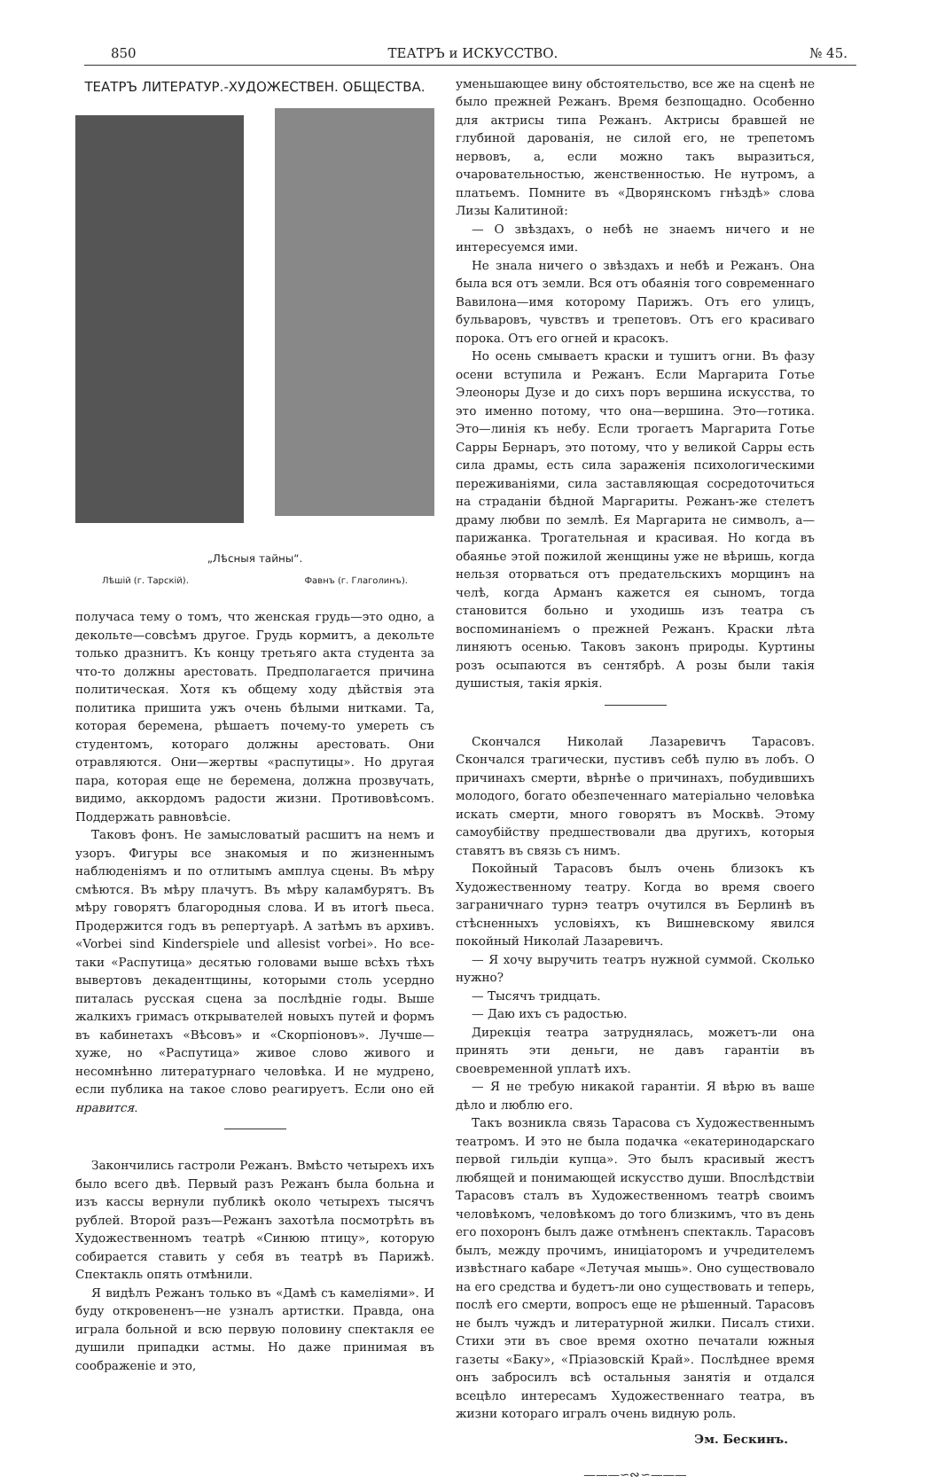850 ТЕАТРЪ и ИСКУССТВО. № 45.
ТЕАТРЪ ЛИТЕРАТУР.-ХУДОЖЕСТВЕН. ОБЩЕСТВА.
„Лѣсныя тайны“.
Лѣшій (г. Тарскій). Фавнъ (г. Глаголинъ).
получаса тему о томъ, что женская грудь—это одно, а декольте—совсѣмъ другое. Грудь кормитъ, а декольте только дразнитъ. Къ концу третьяго акта студента за что-то должны арестовать. Предполагается причина политическая. Хотя къ общему ходу дѣйствія эта политика пришита ужъ очень бѣлыми нитками. Та, которая беремена, рѣшаетъ почему-то умереть съ студентомъ, котораго должны арестовать. Они отравляются. Они—жертвы «распутицы». Но другая пара, которая еще не беремена, должна прозвучать, видимо, аккордомъ радости жизни. Противовѣсомъ. Поддержать равновѣсіе.
Таковъ фонъ. Не замысловатый расшитъ на немъ и узоръ. Фигуры все знакомыя и по жизненнымъ наблюденіямъ и по отлитымъ амплуа сцены. Въ мѣру смѣются. Въ мѣру плачутъ. Въ мѣру каламбурятъ. Въ мѣру говорятъ благородныя слова. И въ итогѣ пьеса. Продержится годъ въ репертуарѣ. А затѣмъ въ архивъ. «Vorbei sind Kinderspiele und allesist vorbei». Но все-таки «Распутица» десятью головами выше всѣхъ тѣхъ вывертовъ декадентщины, которыми столь усердно питалась русская сцена за послѣдніе годы. Выше жалкихъ гримасъ открывателей новыхъ путей и формъ въ кабинетахъ «Вѣсовъ» и «Скорпіоновъ». Лучше—хуже, но «Распутица» живое слово живого и несомнѣнно литературнаго человѣка. И не мудрено, если публика на такое слово реагируетъ. Если оно ей нравится.
Закончились гастроли Режанъ. Вмѣсто четырехъ ихъ было всего двѣ. Первый разъ Режанъ была больна и изъ кассы вернули публикѣ около четырехъ тысячъ рублей. Второй разъ—Режанъ захотѣла посмотрѣть въ Художественномъ театрѣ «Синюю птицу», которую собирается ставить у себя въ театрѣ въ Парижѣ. Спектакль опять отмѣнили.
Я видѣлъ Режанъ только въ «Дамѣ съ камеліями». И буду откровененъ—не узналъ артистки. Правда, она играла больной и всю первую половину спектакля ее душили припадки астмы. Но даже принимая въ соображеніе и это,
уменьшающее вину обстоятельство, все же на сценѣ не было прежней Режанъ. Время безпощадно. Особенно для актрисы типа Режанъ. Актрисы бравшей не глубиной дарованія, не силой его, не трепетомъ нервовъ, а, если можно такъ выразиться, очаровательностью, женственностью. Не нутромъ, а платьемъ. Помните въ «Дворянскомъ гнѣздѣ» слова Лизы Калитиной:
— О звѣздахъ, о небѣ не знаемъ ничего и не интересуемся ими.
Не знала ничего о звѣздахъ и небѣ и Режанъ. Она была вся отъ земли. Вся отъ обаянія того современнаго Вавилона—имя которому Парижъ. Отъ его улицъ, бульваровъ, чувствъ и трепетовъ. Отъ его красиваго порока. Отъ его огней и красокъ.
Но осень смываетъ краски и тушитъ огни. Въ фазу осени вступила и Режанъ. Если Маргарита Готье Элеоноры Дузе и до сихъ поръ вершина искусства, то это именно потому, что она—вершина. Это—готика. Это—линія къ небу. Если трогаетъ Маргарита Готье Сарры Бернаръ, это потому, что у великой Сарры есть сила драмы, есть сила зараженія психологическими переживаніями, сила заставляющая сосредоточиться на страданіи бѣдной Маргариты. Режанъ-же стелетъ драму любви по землѣ. Ея Маргарита не символъ, а—парижанка. Трогательная и красивая. Но когда въ обаянье этой пожилой женщины уже не вѣришь, когда нельзя оторваться отъ предательскихъ морщинъ на челѣ, когда Арманъ кажется ея сыномъ, тогда становится больно и уходишь изъ театра съ воспоминаніемъ о прежней Режанъ. Краски лѣта линяютъ осенью. Таковъ законъ природы. Куртины розъ осыпаются въ сентябрѣ. А розы были такія душистыя, такія яркія.
Скончался Николай Лазаревичъ Тарасовъ. Скончался трагически, пустивъ себѣ пулю въ лобъ. О причинахъ смерти, вѣрнѣе о причинахъ, побудившихъ молодого, богато обезпеченнаго матеріально человѣка искать смерти, много говорятъ въ Москвѣ. Этому самоубійству предшествовали два другихъ, которыя ставятъ въ связь съ нимъ.
Покойный Тарасовъ былъ очень близокъ къ Художественному театру. Когда во время своего заграничнаго турнэ театръ очутился въ Берлинѣ въ стѣсненныхъ условіяхъ, къ Вишневскому явился покойный Николай Лазаревичъ.
— Я хочу выручить театръ нужной суммой. Сколько нужно?
— Тысячъ тридцать.
— Даю ихъ съ радостью.
Дирекція театра затруднялась, можетъ-ли она принять эти деньги, не давъ гарантіи въ своевременной уплатѣ ихъ.
— Я не требую никакой гарантіи. Я вѣрю въ ваше дѣло и люблю его.
Такъ возникла связь Тарасова съ Художественнымъ театромъ. И это не была подачка «екатеринодарскаго первой гильдіи купца». Это былъ красивый жестъ любящей и понимающей искусство души. Впослѣдствіи Тарасовъ сталъ въ Художественномъ театрѣ своимъ человѣкомъ, человѣкомъ до того близкимъ, что въ день его похоронъ былъ даже отмѣненъ спектакль. Тарасовъ былъ, между прочимъ, иниціаторомъ и учредителемъ извѣстнаго кабаре «Летучая мышь». Оно существовало на его средства и будетъ-ли оно существовать и теперь, послѣ его смерти, вопросъ еще не рѣшенный. Тарасовъ не былъ чуждъ и литературной жилки. Писалъ стихи. Стихи эти въ свое время охотно печатали южныя газеты «Баку», «Пріазовскій Край». Послѣднее время онъ забросилъ всѣ остальныя занятія и отдался всецѣло интересамъ Художественнаго театра, въ жизни котораго игралъ очень видную роль.
Эм. Бескинъ.
———∽∾∽———